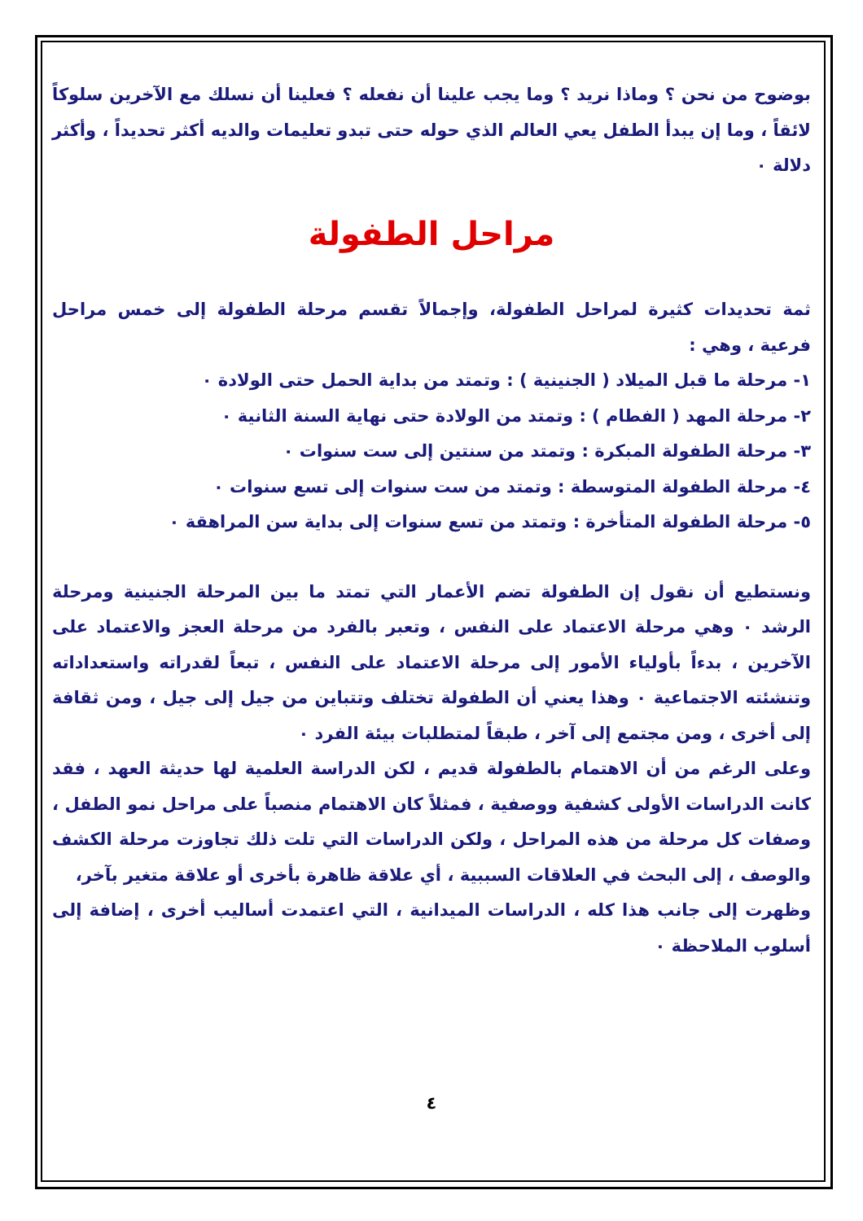بوضوح من نحن ؟ وماذا نريد ؟ وما يجب علينا أن نفعله ؟ فعلينا أن نسلك مع الآخرين سلوكاً لائقاً ، وما إن يبدأ الطفل يعي العالم الذي حوله حتى تبدو تعليمات والديه أكثر تحديداً ، وأكثر دلالة ٠
مراحل الطفولة
ثمة تحديدات كثيرة لمراحل الطفولة، وإجمالاً تقسم مرحلة الطفولة إلى خمس مراحل فرعية ، وهي :
١- مرحلة ما قبل الميلاد ( الجنينية ) : وتمتد من بداية الحمل حتى الولادة ٠
٢- مرحلة المهد ( الفطام ) : وتمتد من الولادة حتى نهاية السنة الثانية ٠
٣- مرحلة الطفولة المبكرة : وتمتد من سنتين إلى ست سنوات ٠
٤- مرحلة الطفولة المتوسطة : وتمتد من ست سنوات إلى تسع سنوات ٠
٥- مرحلة الطفولة المتأخرة : وتمتد من تسع سنوات إلى بداية سن المراهقة ٠
ونستطيع أن نقول إن الطفولة تضم الأعمار التي تمتد ما بين المرحلة الجنينية ومرحلة الرشد ٠ وهي مرحلة الاعتماد على النفس ، وتعبر بالفرد من مرحلة العجز والاعتماد على الآخرين ، بدءاً بأولياء الأمور إلى مرحلة الاعتماد على النفس ، تبعاً لقدراته واستعداداته وتنشئته الاجتماعية ٠ وهذا يعني أن الطفولة تختلف وتتباين من جيل إلى جيل ، ومن ثقافة إلى أخرى ، ومن مجتمع إلى آخر ، طبقاً لمتطلبات بيئة الفرد ٠
وعلى الرغم من أن الاهتمام بالطفولة قديم ، لكن الدراسة العلمية لها حديثة العهد ، فقد كانت الدراسات الأولى كشفية ووصفية ، فمثلاً كان الاهتمام منصباً على مراحل نمو الطفل ، وصفات كل مرحلة من هذه المراحل ، ولكن الدراسات التي تلت ذلك تجاوزت مرحلة الكشف والوصف ، إلى البحث في العلاقات السببية ، أي علاقة ظاهرة بأخرى أو علاقة متغير بآخر،
وظهرت إلى جانب هذا كله ، الدراسات الميدانية ، التي اعتمدت أساليب أخرى ، إضافة إلى أسلوب الملاحظة ٠
٤